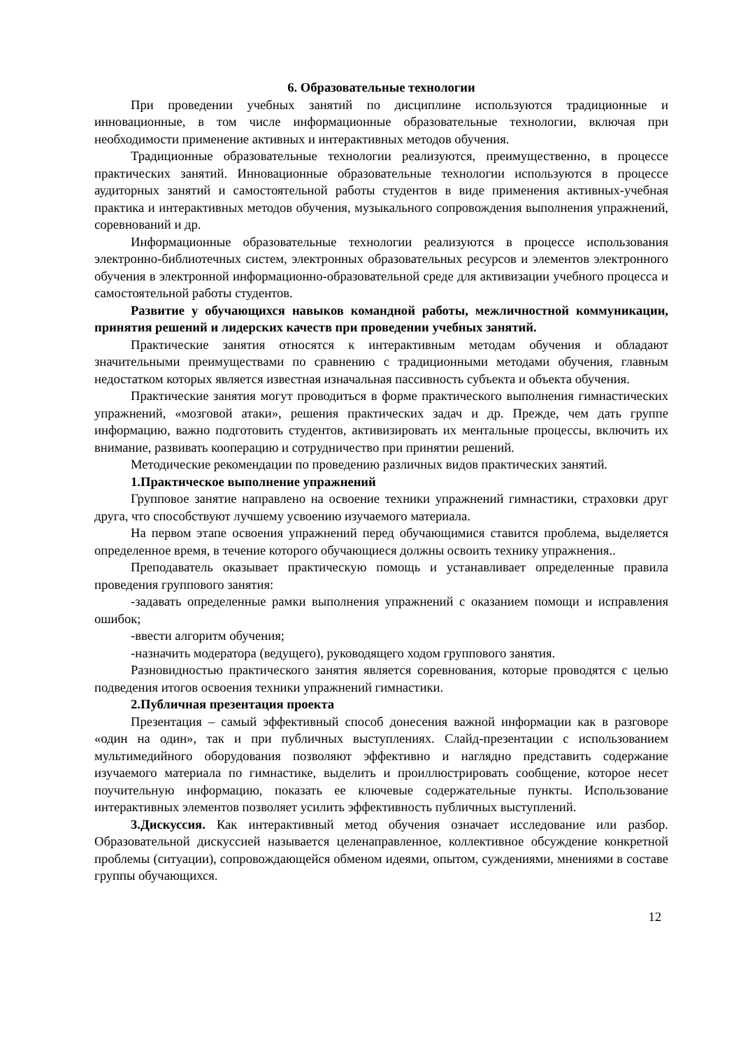6. Образовательные технологии
При проведении учебных занятий по дисциплине используются традиционные и инновационные, в том числе информационные образовательные технологии, включая при необходимости применение активных и интерактивных методов обучения.
Традиционные образовательные технологии реализуются, преимущественно, в процессе практических занятий. Инновационные образовательные технологии используются в процессе аудиторных занятий и самостоятельной работы студентов в виде применения активных-учебная практика и интерактивных методов обучения, музыкального сопровождения выполнения упражнений, соревнований и др.
Информационные образовательные технологии реализуются в процессе использования электронно-библиотечных систем, электронных образовательных ресурсов и элементов электронного обучения в электронной информационно-образовательной среде для активизации учебного процесса и самостоятельной работы студентов.
Развитие у обучающихся навыков командной работы, межличностной коммуникации, принятия решений и лидерских качеств при проведении учебных занятий.
Практические занятия относятся к интерактивным методам обучения и обладают значительными преимуществами по сравнению с традиционными методами обучения, главным недостатком которых является известная изначальная пассивность субъекта и объекта обучения.
Практические занятия могут проводиться в форме практического выполнения гимнастических упражнений, «мозговой атаки», решения практических задач и др. Прежде, чем дать группе информацию, важно подготовить студентов, активизировать их ментальные процессы, включить их внимание, развивать кооперацию и сотрудничество при принятии решений.
Методические рекомендации по проведению различных видов практических занятий.
1.Практическое выполнение упражнений
Групповое занятие направлено на освоение техники упражнений гимнастики, страховки друг друга, что способствуют лучшему усвоению изучаемого материала.
На первом этапе освоения упражнений перед обучающимися ставится проблема, выделяется определенное время, в течение которого обучающиеся должны освоить технику упражнения..
Преподаватель оказывает практическую помощь и устанавливает определенные правила проведения группового занятия:
-задавать определенные рамки выполнения упражнений с оказанием помощи и исправления ошибок;
-ввести алгоритм обучения;
-назначить модератора (ведущего), руководящего ходом группового занятия.
Разновидностью практического занятия является соревнования, которые проводятся с целью подведения итогов освоения техники упражнений гимнастики.
2.Публичная презентация проекта
Презентация – самый эффективный способ донесения важной информации как в разговоре «один на один», так и при публичных выступлениях. Слайд-презентации с использованием мультимедийного оборудования позволяют эффективно и наглядно представить содержание изучаемого материала по гимнастике, выделить и проиллюстрировать сообщение, которое несет поучительную информацию, показать ее ключевые содержательные пункты. Использование интерактивных элементов позволяет усилить эффективность публичных выступлений.
3.Дискуссия. Как интерактивный метод обучения означает исследование или разбор. Образовательной дискуссией называется целенаправленное, коллективное обсуждение конкретной проблемы (ситуации), сопровождающейся обменом идеями, опытом, суждениями, мнениями в составе группы обучающихся.
12